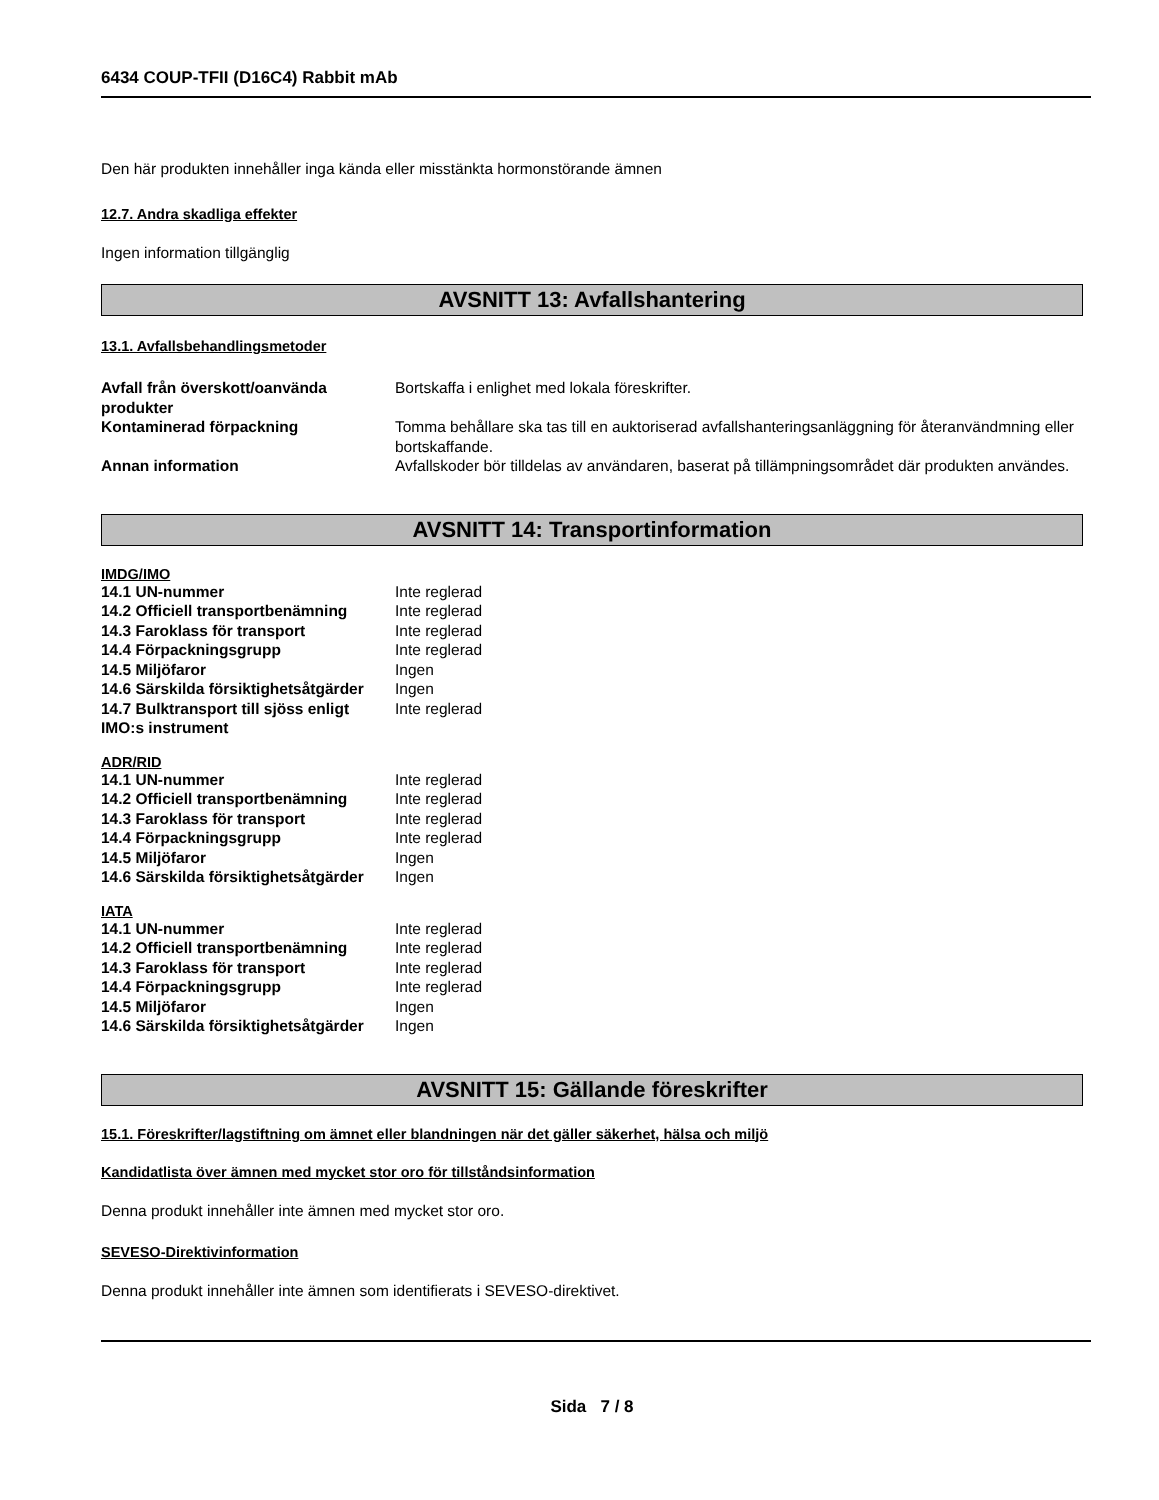6434 COUP-TFII (D16C4) Rabbit mAb
Den här produkten innehåller inga kända eller misstänkta hormonstörande ämnen
12.7. Andra skadliga effekter
Ingen information tillgänglig
AVSNITT 13: Avfallshantering
13.1. Avfallsbehandlingsmetoder
| Avfall från överskott/oanvända produkter | Bortskaffa i enlighet med lokala föreskrifter. |
| Kontaminerad förpackning | Tomma behållare ska tas till en auktoriserad avfallshanteringsanläggning för återanvändmning eller bortskaffande. |
| Annan information | Avfallskoder bör tilldelas av användaren, baserat på tillämpningsområdet där produkten användes. |
AVSNITT 14: Transportinformation
IMDG/IMO
| 14.1 UN-nummer | Inte reglerad |
| 14.2 Officiell transportbenämning | Inte reglerad |
| 14.3 Faroklass för transport | Inte reglerad |
| 14.4 Förpackningsgrupp | Inte reglerad |
| 14.5 Miljöfaror | Ingen |
| 14.6 Särskilda försiktighetsåtgärder | Ingen |
| 14.7 Bulktransport till sjöss enligt IMO:s instrument | Inte reglerad |
ADR/RID
| 14.1 UN-nummer | Inte reglerad |
| 14.2 Officiell transportbenämning | Inte reglerad |
| 14.3 Faroklass för transport | Inte reglerad |
| 14.4 Förpackningsgrupp | Inte reglerad |
| 14.5 Miljöfaror | Ingen |
| 14.6 Särskilda försiktighetsåtgärder | Ingen |
IATA
| 14.1 UN-nummer | Inte reglerad |
| 14.2 Officiell transportbenämning | Inte reglerad |
| 14.3 Faroklass för transport | Inte reglerad |
| 14.4 Förpackningsgrupp | Inte reglerad |
| 14.5 Miljöfaror | Ingen |
| 14.6 Särskilda försiktighetsåtgärder | Ingen |
AVSNITT 15: Gällande föreskrifter
15.1. Föreskrifter/lagstiftning om ämnet eller blandningen när det gäller säkerhet, hälsa och miljö
Kandidatlista över ämnen med mycket stor oro för tillståndsinformation
Denna produkt innehåller inte ämnen med mycket stor oro.
SEVESO-Direktivinformation
Denna produkt innehåller inte ämnen som identifierats i SEVESO-direktivet.
Sida 7 / 8